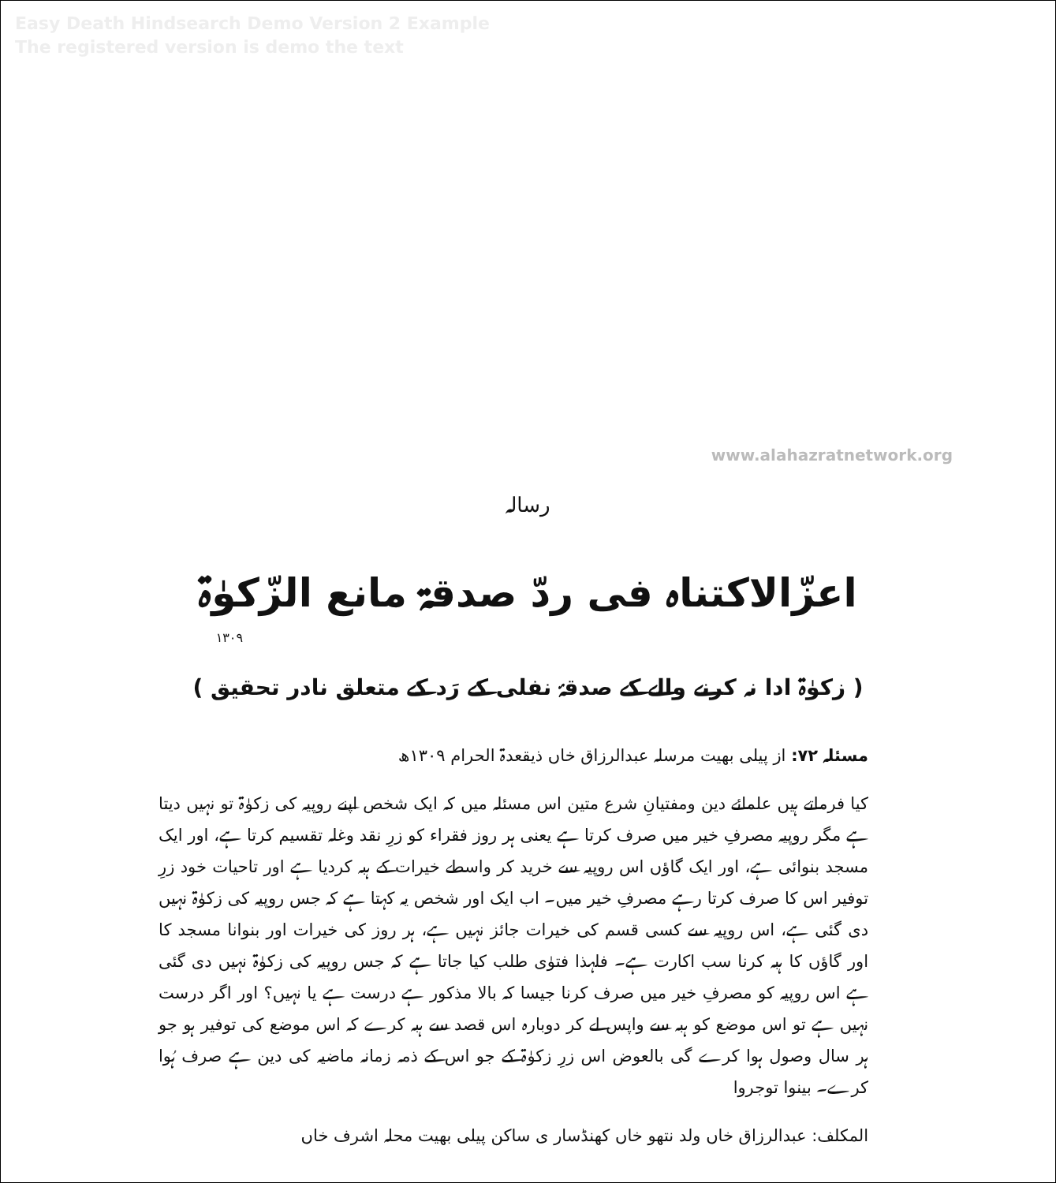Easy Death Hindsearch Demo Version 2 Example
The registered version is demo the text
www.alahazratnetwork.org
رسالہ
اعزّالاکتناہ فی ردّ صدقۃ مانع الزّکوٰۃ
۱۳۰۹
( زکوٰۃ ادا نہ کرنے والے کے صدقۂ نفلی کے رَد کے متعلق نادر تحقیق )
مسئلہ ۷۲: از پیلی بھیت مرسلہ عبدالرزاق خاں ذیقعدۃ الحرام ۱۳۰۹ھ
کیا فرماتے ہیں علمائے دین ومفتیانِ شرع متین اس مسئلہ میں کہ ایک شخص اپنے روپیہ کی زکوٰۃ تو نہیں دیتا ہے مگر روپیہ مصرفِ خیر میں صرف کرتا ہے یعنی ہر روز فقراء کو زرِ نقد وغلہ تقسیم کرتا ہے، اور ایک مسجد بنوائی ہے، اور ایک گاؤں اس روپیہ سے خرید کر واسطے خیرات کے ہبہ کردیا ہے اور تاحیات خود زرِ توفیر اس کا صرف کرتا رہے مصرفِ خیر میں۔ اب ایک اور شخص یہ کہتا ہے کہ جس روپیہ کی زکوٰۃ نہیں دی گئی ہے، اس روپیہ سے کسی قسم کی خیرات جائز نہیں ہے، ہر روز کی خیرات اور بنوانا مسجد کا اور گاؤں کا ہبہ کرنا سب اکارت ہے۔ فلہذا فتوٰی طلب کیا جاتا ہے کہ جس روپیہ کی زکوٰۃ نہیں دی گئی ہے اس روپیہ کو مصرفِ خیر میں صرف کرنا جیسا کہ بالا مذکور ہے درست ہے یا نہیں؟ اور اگر درست نہیں ہے تو اس موضع کو ہبہ سے واپس لے کر دوبارہ اس قصد سے ہبہ کرے کہ اس موضع کی توفیر ہو جو ہر سال وصول ہوا کرے گی بالعوض اس زرِ زکوٰۃ کے جو اس کے ذمہ زمانہ ماضیہ کی دین ہے صرف ہُوا کرے۔ بینوا توجروا
المکلف: عبدالرزاق خاں ولد نتھو خاں کھنڈسار ی ساکن پیلی بھیت محلہ اشرف خاں